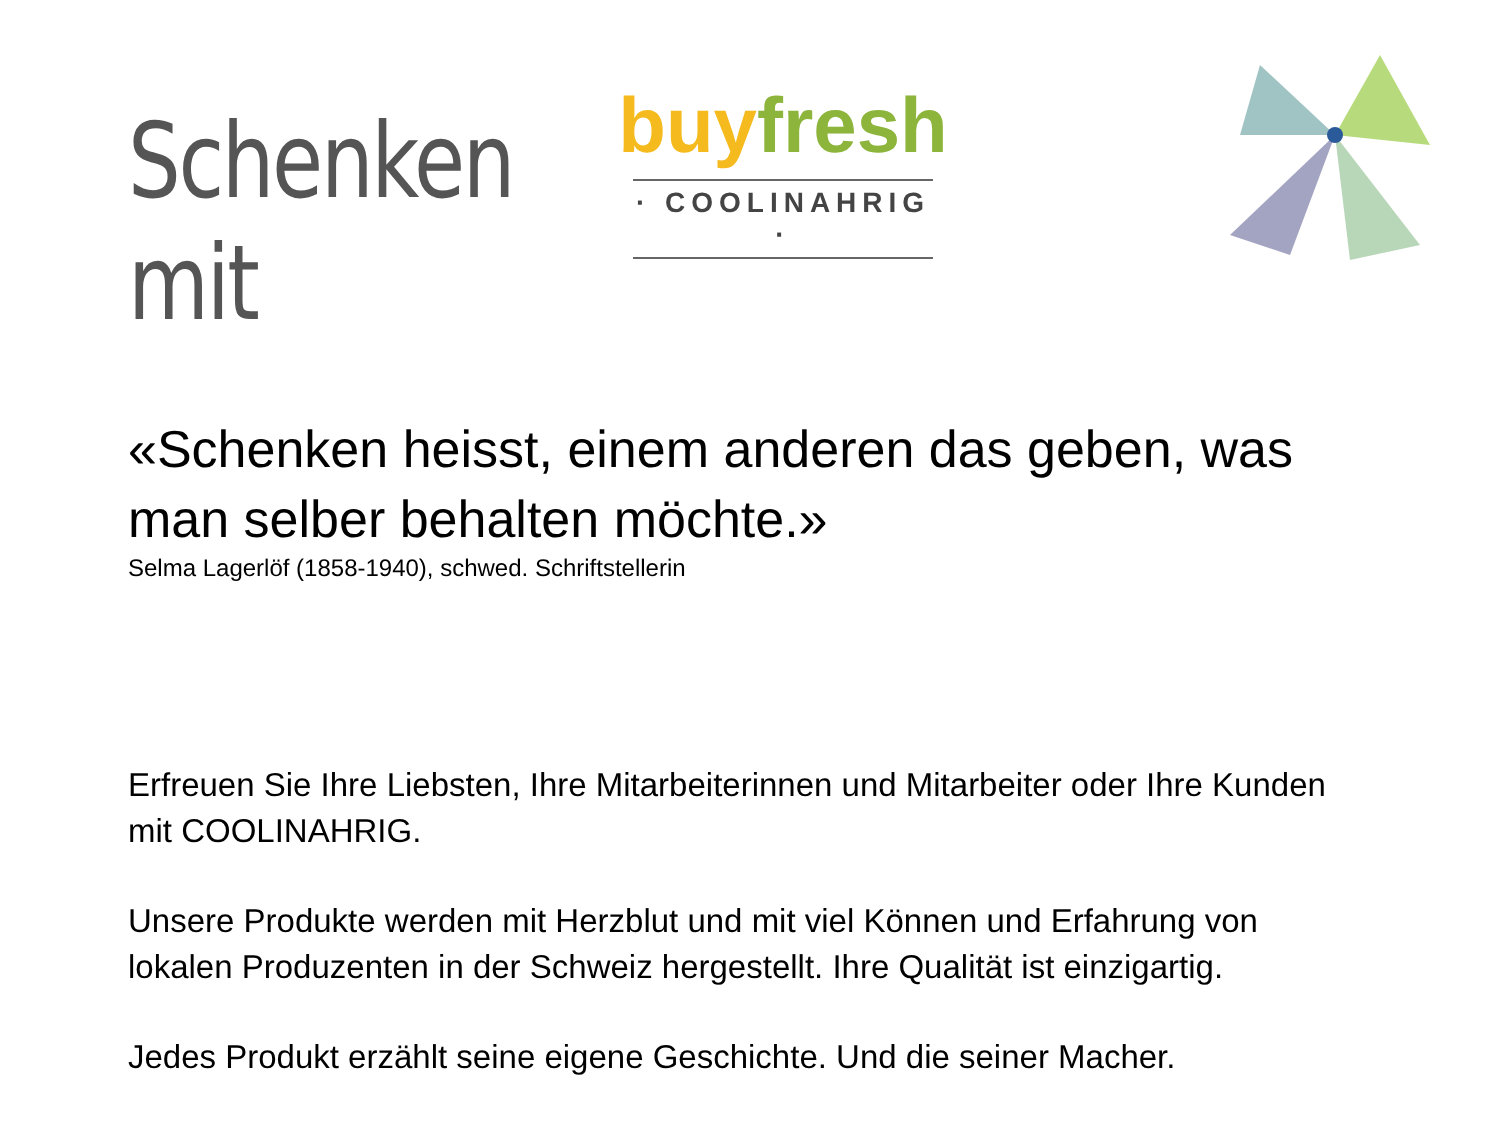Schenken mit
buy fresh
· COOLINAHRIG ·
«Schenken heisst, einem anderen das geben, was man selber behalten möchte.»
Selma Lagerlöf (1858-1940), schwed. Schriftstellerin
Erfreuen Sie Ihre Liebsten, Ihre Mitarbeiterinnen und Mitarbeiter oder Ihre Kunden mit COOLINAHRIG.
Unsere Produkte werden mit Herzblut und mit viel Können und Erfahrung von lokalen Produzenten in der Schweiz hergestellt. Ihre Qualität ist einzigartig.
Jedes Produkt erzählt seine eigene Geschichte. Und die seiner Macher.